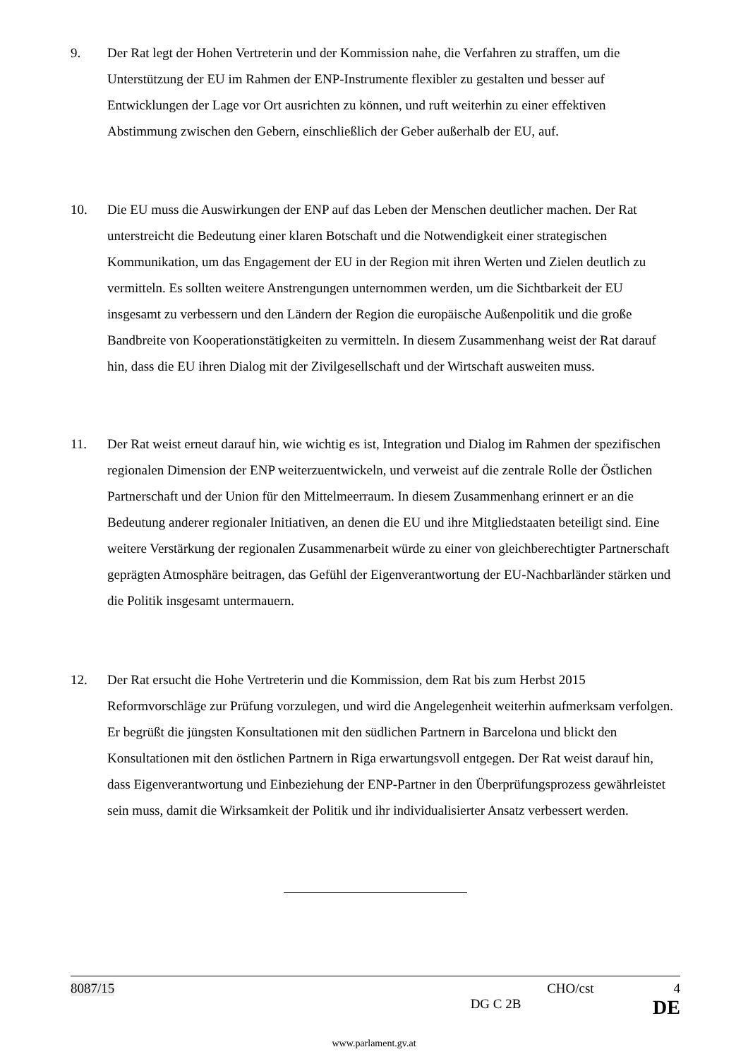9. Der Rat legt der Hohen Vertreterin und der Kommission nahe, die Verfahren zu straffen, um die Unterstützung der EU im Rahmen der ENP-Instrumente flexibler zu gestalten und besser auf Entwicklungen der Lage vor Ort ausrichten zu können, und ruft weiterhin zu einer effektiven Abstimmung zwischen den Gebern, einschließlich der Geber außerhalb der EU, auf.
10. Die EU muss die Auswirkungen der ENP auf das Leben der Menschen deutlicher machen. Der Rat unterstreicht die Bedeutung einer klaren Botschaft und die Notwendigkeit einer strategischen Kommunikation, um das Engagement der EU in der Region mit ihren Werten und Zielen deutlich zu vermitteln. Es sollten weitere Anstrengungen unternommen werden, um die Sichtbarkeit der EU insgesamt zu verbessern und den Ländern der Region die europäische Außenpolitik und die große Bandbreite von Kooperationstätigkeiten zu vermitteln. In diesem Zusammenhang weist der Rat darauf hin, dass die EU ihren Dialog mit der Zivilgesellschaft und der Wirtschaft ausweiten muss.
11. Der Rat weist erneut darauf hin, wie wichtig es ist, Integration und Dialog im Rahmen der spezifischen regionalen Dimension der ENP weiterzuentwickeln, und verweist auf die zentrale Rolle der Östlichen Partnerschaft und der Union für den Mittelmeerraum. In diesem Zusammenhang erinnert er an die Bedeutung anderer regionaler Initiativen, an denen die EU und ihre Mitgliedstaaten beteiligt sind. Eine weitere Verstärkung der regionalen Zusammenarbeit würde zu einer von gleichberechtigter Partnerschaft geprägten Atmosphäre beitragen, das Gefühl der Eigenverantwortung der EU-Nachbarländer stärken und die Politik insgesamt untermauern.
12. Der Rat ersucht die Hohe Vertreterin und die Kommission, dem Rat bis zum Herbst 2015 Reformvorschläge zur Prüfung vorzulegen, und wird die Angelegenheit weiterhin aufmerksam verfolgen. Er begrüßt die jüngsten Konsultationen mit den südlichen Partnern in Barcelona und blickt den Konsultationen mit den östlichen Partnern in Riga erwartungsvoll entgegen. Der Rat weist darauf hin, dass Eigenverantwortung und Einbeziehung der ENP-Partner in den Überprüfungsprozess gewährleistet sein muss, damit die Wirksamkeit der Politik und ihr individualisierter Ansatz verbessert werden.
8087/15 CHO/cst 4
DG C 2B DE
www.parlament.gv.at